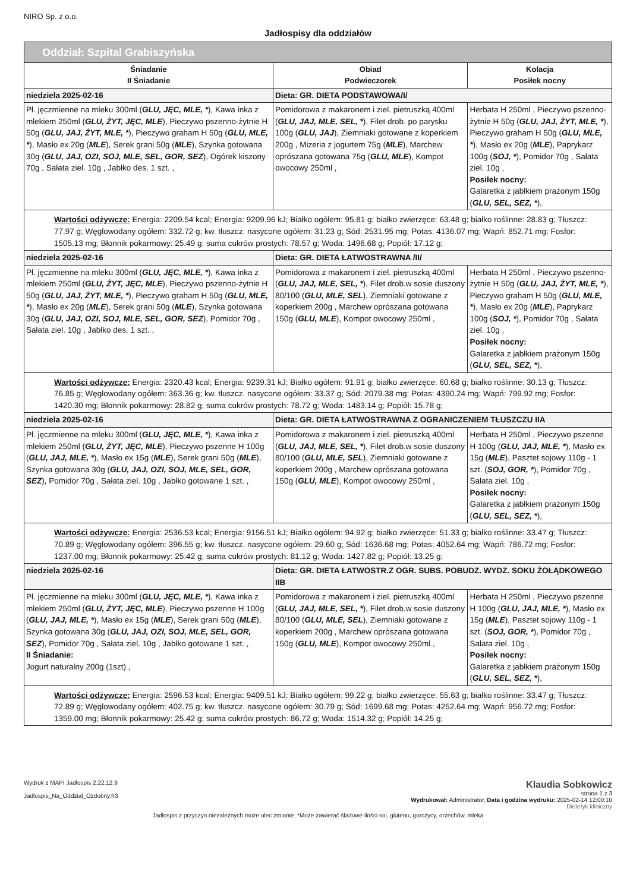NIRO Sp. z o.o.
Jadłospisy dla oddziałów
| Oddział: Szpital Grabiszyńska | | |
| Śniadanie II Śniadanie | Obiad Podwieczorek | Kolacja Posiłek nocny |
| niedziela 2025-02-16 | Dieta: GR. DIETA PODSTAWOWA/I/ | |
| Pł. jęczmienne na mleku 300ml ( GLU, JĘC, MLE, * ), Kawa inka z mlekiem 250ml ( GLU, ŻYT, JĘC, MLE ), Pieczywo pszenno-żytnie H 50g ( GLU, JAJ, ŻYT, MLE, * ), Pieczywo graham H 50g ( GLU, MLE, * ), Masło ex 20g ( MLE ), Serek grani 50g ( MLE ), Szynka gotowana 30g ( GLU, JAJ, OZI, SOJ, MLE, SEL, GOR, SEZ ), Ogórek kiszony 70g , Sałata ziel. 10g , Jabłko des. 1 szt. , | Pomidorowa z makaronem i ziel. pietruszką 400ml ( GLU, JAJ, MLE, SEL, * ), Filet drob. po parysku 100g ( GLU, JAJ ), Ziemniaki gotowane z koperkiem 200g , Mizeria z jogurtem 75g ( MLE ), Marchew oprószana gotowana 75g ( GLU, MLE ), Kompot owocowy 250ml , | Herbata H 250ml , Pieczywo pszenno-żytnie H 50g ( GLU, JAJ, ŻYT, MLE, * ), Pieczywo graham H 50g ( GLU, MLE, * ), Masło ex 20g ( MLE ), Paprykarz 100g ( SOJ, * ), Pomidor 70g , Sałata ziel. 10g , Posiłek nocny: Galaretka z jabłkiem prażonym 150g ( GLU, SEL, SEZ, * ), |
| Wartości odżywcze: Energia: 2209.54 kcal; Energia: 9209.96 kJ; Białko ogółem: 95.81 g; białko zwierzęce: 63.48 g; białko roślinne: 28.83 g; Tłuszcz: 77.97 g; Węglowodany ogółem: 332.72 g; kw. tłuszcz. nasycone ogółem: 31.23 g; Sód: 2531.95 mg; Potas: 4136.07 mg; Wapń: 852.71 mg; Fosfor: 1505.13 mg; Błonnik pokarmowy: 25.49 g; suma cukrów prostych: 78.57 g; Woda: 1496.68 g; Popiół: 17.12 g; | | |
| niedziela 2025-02-16 | Dieta: GR. DIETA ŁATWOSTRAWNA /II/ | |
| Pł. jęczmienne na mleku 300ml ( GLU, JĘC, MLE, * ), Kawa inka z mlekiem 250ml ( GLU, ŻYT, JĘC, MLE ), Pieczywo pszenno-żytnie H 50g ( GLU, JAJ, ŻYT, MLE, * ), Pieczywo graham H 50g ( GLU, MLE, * ), Masło ex 20g ( MLE ), Serek grani 50g ( MLE ), Szynka gotowana 30g ( GLU, JAJ, OZI, SOJ, MLE, SEL, GOR, SEZ ), Pomidor 70g , Sałata ziel. 10g , Jabłko des. 1 szt. , | Pomidorowa z makaronem i ziel. pietruszką 400ml ( GLU, JAJ, MLE, SEL, * ), Filet drob.w sosie duszony 80/100 ( GLU, MLE, SEL ), Ziemniaki gotowane z koperkiem 200g , Marchew oprószana gotowana 150g ( GLU, MLE ), Kompot owocowy 250ml , | Herbata H 250ml , Pieczywo pszenno-żytnie H 50g ( GLU, JAJ, ŻYT, MLE, * ), Pieczywo graham H 50g ( GLU, MLE, * ), Masło ex 20g ( MLE ), Paprykarz 100g ( SOJ, * ), Pomidor 70g , Sałata ziel. 10g , Posiłek nocny: Galaretka z jabłkiem prażonym 150g ( GLU, SEL, SEZ, * ), |
| Wartości odżywcze: Energia: 2320.43 kcal; Energia: 9239.31 kJ; Białko ogółem: 91.91 g; białko zwierzęce: 60.68 g; białko roślinne: 30.13 g; Tłuszcz: 76.85 g; Węglowodany ogółem: 363.36 g; kw. tłuszcz. nasycone ogółem: 33.37 g; Sód: 2079.38 mg; Potas: 4390.24 mg; Wapń: 799.92 mg; Fosfor: 1420.30 mg; Błonnik pokarmowy: 28.82 g; suma cukrów prostych: 78.72 g; Woda: 1483.14 g; Popiół: 15.78 g; | | |
| niedziela 2025-02-16 | Dieta: GR. DIETA ŁATWOSTRAWNA Z OGRANICZENIEM TŁUSZCZU IIA | |
| Pł. jęczmienne na mleku 300ml ( GLU, JĘC, MLE, * ), Kawa inka z mlekiem 250ml ( GLU, ŻYT, JĘC, MLE ), Pieczywo pszenne H 100g ( GLU, JAJ, MLE, * ), Masło ex 15g ( MLE ), Serek grani 50g ( MLE ), Szynka gotowana 30g ( GLU, JAJ, OZI, SOJ, MLE, SEL, GOR, SEZ ), Pomidor 70g , Sałata ziel. 10g , Jabłko gotowane 1 szt. , | Pomidorowa z makaronem i ziel. pietruszką 400ml ( GLU, JAJ, MLE, SEL, * ), Filet drob.w sosie duszony 80/100 ( GLU, MLE, SEL ), Ziemniaki gotowane z koperkiem 200g , Marchew oprószana gotowana 150g ( GLU, MLE ), Kompot owocowy 250ml , | Herbata H 250ml , Pieczywo pszenne H 100g ( GLU, JAJ, MLE, * ), Masło ex 15g ( MLE ), Pasztet sojowy 110g - 1 szt. ( SOJ, GOR, * ), Pomidor 70g , Sałata ziel. 10g , Posiłek nocny: Galaretka z jabłkiem prażonym 150g ( GLU, SEL, SEZ, * ), |
| Wartości odżywcze: Energia: 2536.53 kcal; Energia: 9156.51 kJ; Białko ogółem: 94.92 g; białko zwierzęce: 51.33 g; białko roślinne: 33.47 g; Tłuszcz: 70.89 g; Węglowodany ogółem: 396.55 g; kw. tłuszcz. nasycone ogółem: 29.60 g; Sód: 1636.68 mg; Potas: 4052.64 mg; Wapń: 786.72 mg; Fosfor: 1237.00 mg; Błonnik pokarmowy: 25.42 g; suma cukrów prostych: 81.12 g; Woda: 1427.82 g; Popiół: 13.25 g; | | |
| niedziela 2025-02-16 | Dieta: GR. DIETA ŁATWOSTR.Z OGR. SUBS. POBUDZ. WYDZ. SOKU ŻOŁĄDKOWEGO IIB | |
| Pł. jęczmienne na mleku 300ml ( GLU, JĘC, MLE, * ), Kawa inka z mlekiem 250ml ( GLU, ŻYT, JĘC, MLE ), Pieczywo pszenne H 100g ( GLU, JAJ, MLE, * ), Masło ex 15g ( MLE ), Serek grani 50g ( MLE ), Szynka gotowana 30g ( GLU, JAJ, OZI, SOJ, MLE, SEL, GOR, SEZ ), Pomidor 70g , Sałata ziel. 10g , Jabłko gotowane 1 szt. , II Śniadanie: Jogurt naturalny 200g (1szt) , | Pomidorowa z makaronem i ziel. pietruszką 400ml ( GLU, JAJ, MLE, SEL, * ), Filet drob.w sosie duszony 80/100 ( GLU, MLE, SEL ), Ziemniaki gotowane z koperkiem 200g , Marchew oprószana gotowana 150g ( GLU, MLE ), Kompot owocowy 250ml , | Herbata H 250ml , Pieczywo pszenne H 100g ( GLU, JAJ, MLE, * ), Masło ex 15g ( MLE ), Pasztet sojowy 110g - 1 szt. ( SOJ, GOR, * ), Pomidor 70g , Sałata ziel. 10g , Posiłek nocny: Galaretka z jabłkiem prażonym 150g ( GLU, SEL, SEZ, * ), |
| Wartości odżywcze: Energia: 2596.53 kcal; Energia: 9409.51 kJ; Białko ogółem: 99.22 g; białko zwierzęce: 55.63 g; białko roślinne: 33.47 g; Tłuszcz: 72.89 g; Węglowodany ogółem: 402.75 g; kw. tłuszcz. nasycone ogółem: 30.79 g; Sód: 1699.68 mg; Potas: 4252.64 mg; Wapń: 956.72 mg; Fosfor: 1359.00 mg; Błonnik pokarmowy: 25.42 g; suma cukrów prostych: 86.72 g; Woda: 1514.32 g; Popiół: 14.25 g; | | |
Wydruk z MAPI Jadłospis 2.22.12.9
Jadlospis_Na_Oddzial_Ozdobny.fr3
Klaudia Sobkowicz
strona 1 z 3
Wydrukował: Administrator, Data i godzina wydruku: 2025-02-14 12:00:10
Dietetyk kliniczny
Jadłospis z przyczyn niezależnych może ulec zmianie. *Może zawierać śladowe ilości soi, glutenu, gorczycy, orzechów, mleka